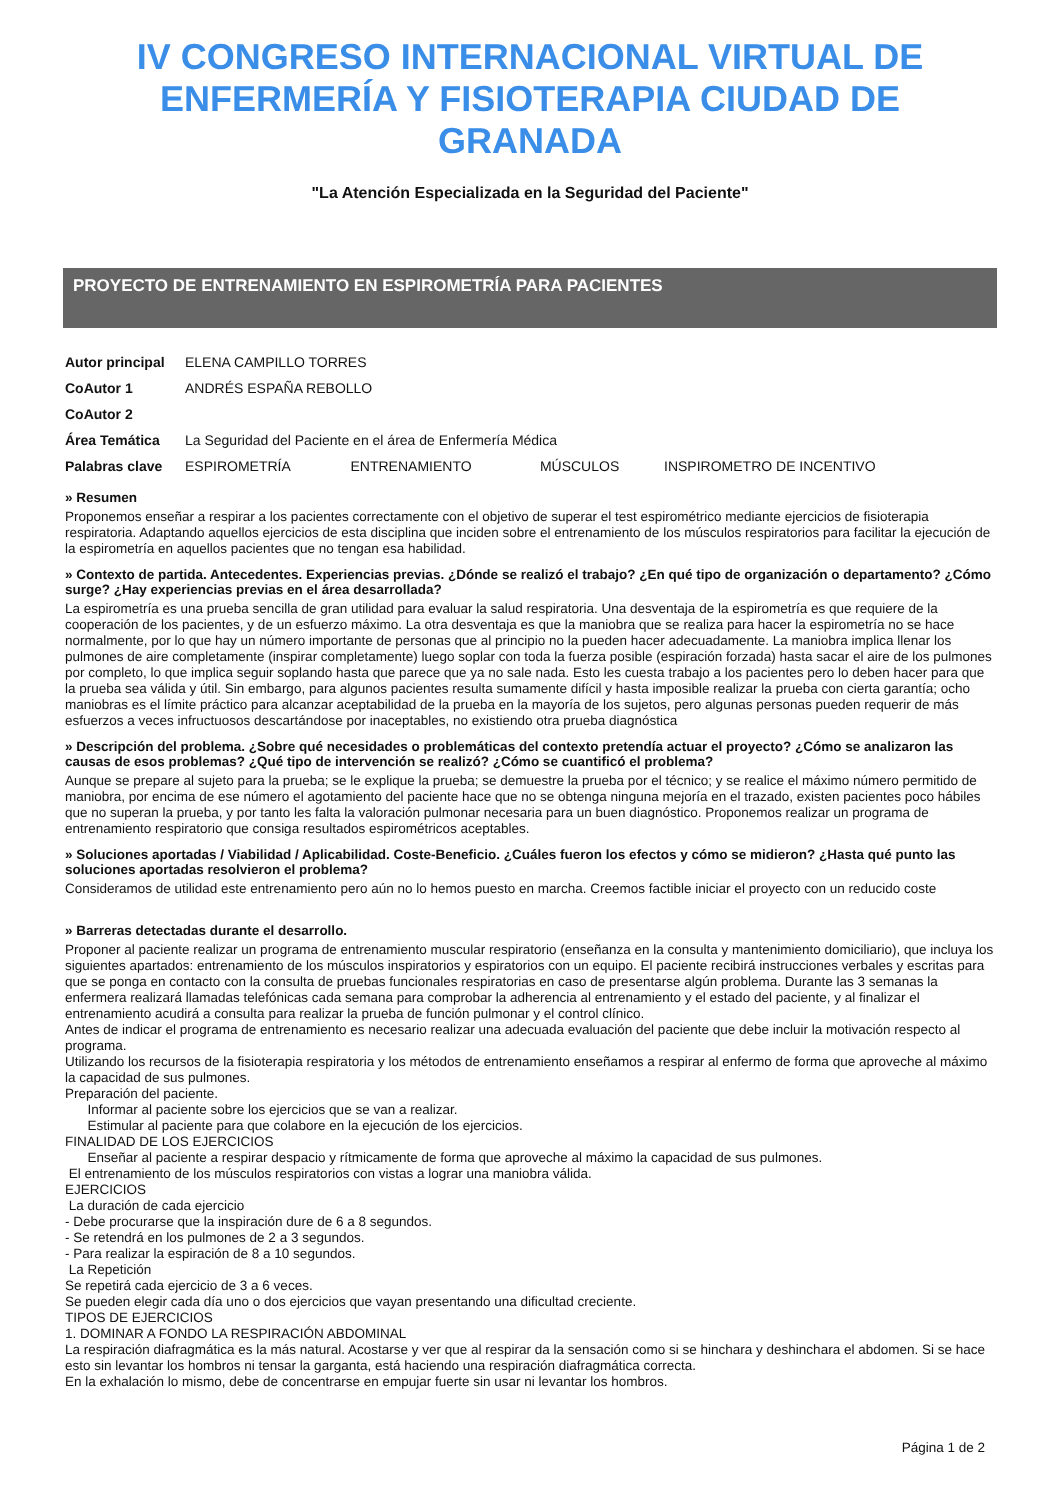IV CONGRESO INTERNACIONAL VIRTUAL DE ENFERMERÍA Y FISIOTERAPIA CIUDAD DE GRANADA
"La Atención Especializada en la Seguridad del Paciente"
PROYECTO DE ENTRENAMIENTO EN ESPIROMETRÍA PARA PACIENTES
| Autor principal | ELENA CAMPILLO TORRES | | | |
| CoAutor 1 | ANDRÉS ESPAÑA REBOLLO | | | |
| CoAutor 2 | | | | |
| Área Temática | La Seguridad del Paciente en el área de Enfermería Médica | | | |
| Palabras clave | ESPIROMETRÍA | ENTRENAMIENTO | MÚSCULOS | INSPIROMETRO DE INCENTIVO |
» Resumen
Proponemos enseñar a respirar a los pacientes correctamente con el objetivo de superar el test espirométrico mediante ejercicios de fisioterapia respiratoria. Adaptando aquellos ejercicios de esta disciplina que inciden sobre el entrenamiento de los músculos respiratorios para facilitar la ejecución de la espirometría en aquellos pacientes que no tengan esa habilidad.
» Contexto de partida. Antecedentes. Experiencias previas. ¿Dónde se realizó el trabajo? ¿En qué tipo de organización o departamento? ¿Cómo surge? ¿Hay experiencias previas en el área desarrollada?
La espirometría es una prueba sencilla de gran utilidad para evaluar la salud respiratoria. Una desventaja de la espirometría es que requiere de la cooperación de los pacientes, y de un esfuerzo máximo. La otra desventaja es que la maniobra que se realiza para hacer la espirometría no se hace normalmente, por lo que hay un número importante de personas que al principio no la pueden hacer adecuadamente. La maniobra implica llenar los pulmones de aire completamente (inspirar completamente) luego soplar con toda la fuerza posible (espiración forzada) hasta sacar el aire de los pulmones por completo, lo que implica seguir soplando hasta que parece que ya no sale nada. Esto les cuesta trabajo a los pacientes pero lo deben hacer para que la prueba sea válida y útil. Sin embargo, para algunos pacientes resulta sumamente difícil y hasta imposible realizar la prueba con cierta garantía; ocho maniobras es el límite práctico para alcanzar aceptabilidad de la prueba en la mayoría de los sujetos, pero algunas personas pueden requerir de más esfuerzos a veces infructuosos descartándose por inaceptables, no existiendo otra prueba diagnóstica
» Descripción del problema. ¿Sobre qué necesidades o problemáticas del contexto pretendía actuar el proyecto? ¿Cómo se analizaron las causas de esos problemas? ¿Qué tipo de intervención se realizó? ¿Cómo se cuantificó el problema?
Aunque se prepare al sujeto para la prueba; se le explique la prueba; se demuestre la prueba por el técnico; y se realice el máximo número permitido de maniobra, por encima de ese número el agotamiento del paciente hace que no se obtenga ninguna mejoría en el trazado, existen pacientes poco hábiles que no superan la prueba, y por tanto les falta la valoración pulmonar necesaria para un buen diagnóstico. Proponemos realizar un programa de entrenamiento respiratorio que consiga resultados espirométricos aceptables.
» Soluciones aportadas / Viabilidad / Aplicabilidad. Coste-Beneficio. ¿Cuáles fueron los efectos y cómo se midieron? ¿Hasta qué punto las soluciones aportadas resolvieron el problema?
Consideramos de utilidad este entrenamiento pero aún no lo hemos puesto en marcha. Creemos factible iniciar el proyecto con un reducido coste
» Barreras detectadas durante el desarrollo.
Proponer al paciente realizar un programa de entrenamiento muscular respiratorio (enseñanza en la consulta y mantenimiento domiciliario), que incluya los siguientes apartados: entrenamiento de los músculos inspiratorios y espiratorios con un equipo. El paciente recibirá instrucciones verbales y escritas para que se ponga en contacto con la consulta de pruebas funcionales respiratorias en caso de presentarse algún problema. Durante las 3 semanas la enfermera realizará llamadas telefónicas cada semana para comprobar la adherencia al entrenamiento y el estado del paciente, y al finalizar el entrenamiento acudirá a consulta para realizar la prueba de función pulmonar y el control clínico.
Antes de indicar el programa de entrenamiento es necesario realizar una adecuada evaluación del paciente que debe incluir la motivación respecto al programa.
Utilizando los recursos de la fisioterapia respiratoria y los métodos de entrenamiento enseñamos a respirar al enfermo de forma que aproveche al máximo la capacidad de sus pulmones.
Preparación del paciente.
Informar al paciente sobre los ejercicios que se van a realizar.
Estimular al paciente para que colabore en la ejecución de los ejercicios.
FINALIDAD DE LOS EJERCICIOS
Enseñar al paciente a respirar despacio y rítmicamente de forma que aproveche al máximo la capacidad de sus pulmones.
El entrenamiento de los músculos respiratorios con vistas a lograr una maniobra válida.
EJERCICIOS
La duración de cada ejercicio
- Debe procurarse que la inspiración dure de 6 a 8 segundos.
- Se retendrá en los pulmones de 2 a 3 segundos.
- Para realizar la espiración de 8 a 10 segundos.
La Repetición
Se repetirá cada ejercicio de 3 a 6 veces.
Se pueden elegir cada día uno o dos ejercicios que vayan presentando una dificultad creciente.
TIPOS DE EJERCICIOS
1. DOMINAR A FONDO LA RESPIRACIÓN ABDOMINAL
La respiración diafragmática es la más natural. Acostarse y ver que al respirar da la sensación como si se hinchara y deshinchara el abdomen. Si se hace esto sin levantar los hombros ni tensar la garganta, está haciendo una respiración diafragmática correcta.
En la exhalación lo mismo, debe de concentrarse en empujar fuerte sin usar ni levantar los hombros.
Página 1 de 2